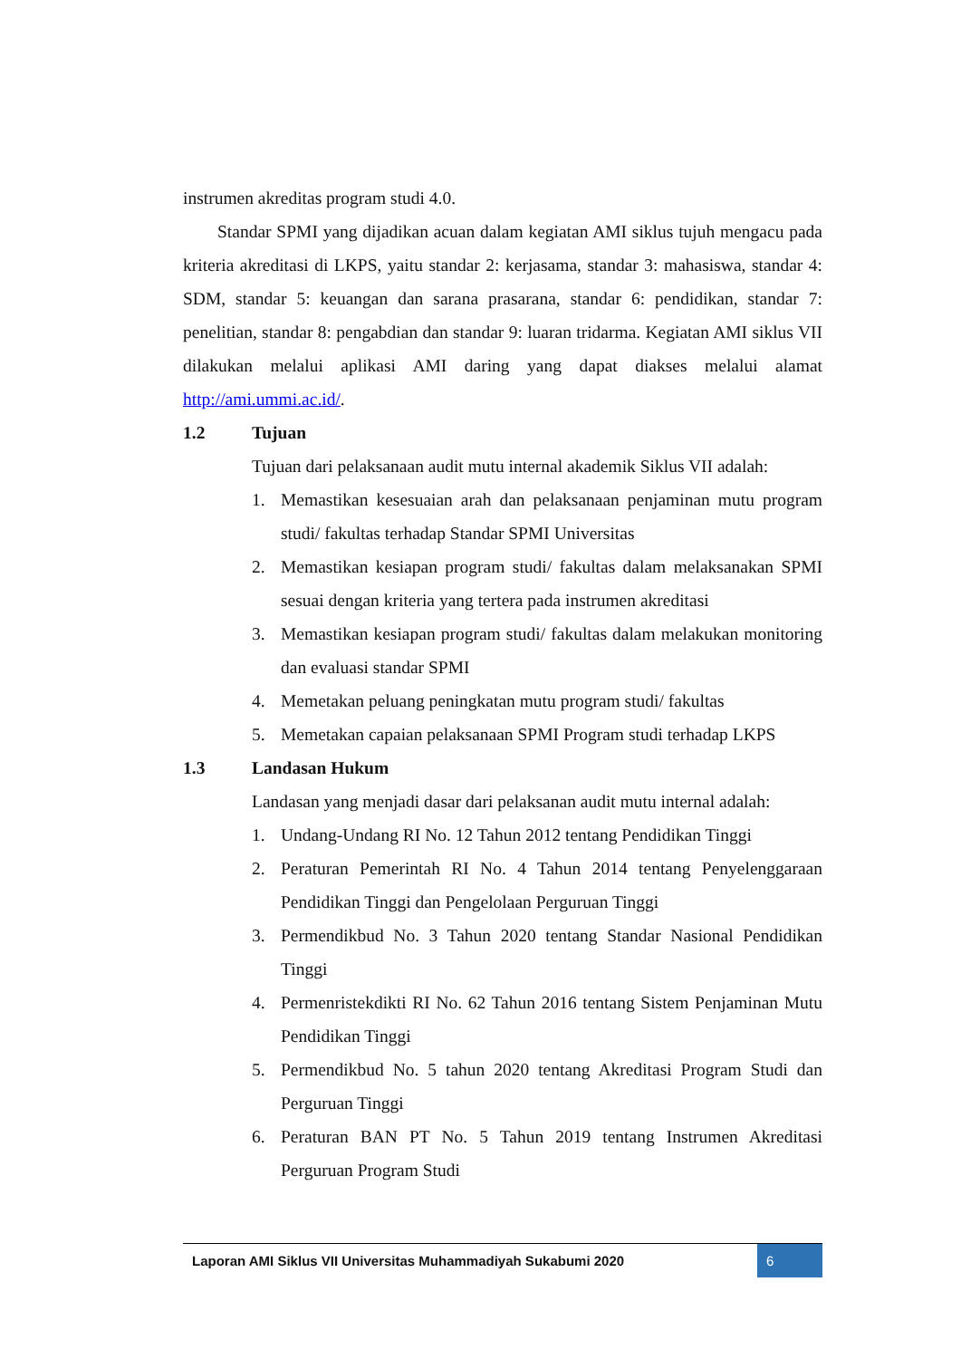instrumen akreditas program studi 4.0.
Standar SPMI yang dijadikan acuan dalam kegiatan AMI siklus tujuh mengacu pada kriteria akreditasi di LKPS, yaitu standar 2: kerjasama, standar 3: mahasiswa, standar 4: SDM, standar 5: keuangan dan sarana prasarana, standar 6: pendidikan, standar 7: penelitian, standar 8: pengabdian dan standar 9: luaran tridarma. Kegiatan AMI siklus VII dilakukan melalui aplikasi AMI daring yang dapat diakses melalui alamat http://ami.ummi.ac.id/.
1.2 Tujuan
Tujuan dari pelaksanaan audit mutu internal akademik Siklus VII adalah:
1. Memastikan kesesuaian arah dan pelaksanaan penjaminan mutu program studi/ fakultas terhadap Standar SPMI Universitas
2. Memastikan kesiapan program studi/ fakultas dalam melaksanakan SPMI sesuai dengan kriteria yang tertera pada instrumen akreditasi
3. Memastikan kesiapan program studi/ fakultas dalam melakukan monitoring dan evaluasi standar SPMI
4. Memetakan peluang peningkatan mutu program studi/ fakultas
5. Memetakan capaian pelaksanaan SPMI Program studi terhadap LKPS
1.3 Landasan Hukum
Landasan yang menjadi dasar dari pelaksanan audit mutu internal adalah:
1. Undang-Undang RI No. 12 Tahun 2012 tentang Pendidikan Tinggi
2. Peraturan Pemerintah RI No. 4 Tahun 2014 tentang Penyelenggaraan Pendidikan Tinggi dan Pengelolaan Perguruan Tinggi
3. Permendikbud No. 3 Tahun 2020 tentang Standar Nasional Pendidikan Tinggi
4. Permenristekdikti RI No. 62 Tahun 2016 tentang Sistem Penjaminan Mutu Pendidikan Tinggi
5. Permendikbud No. 5 tahun 2020 tentang Akreditasi Program Studi dan Perguruan Tinggi
6. Peraturan BAN PT No. 5 Tahun 2019 tentang Instrumen Akreditasi Perguruan Program Studi
Laporan AMI Siklus VII Universitas Muhammadiyah Sukabumi 2020 6